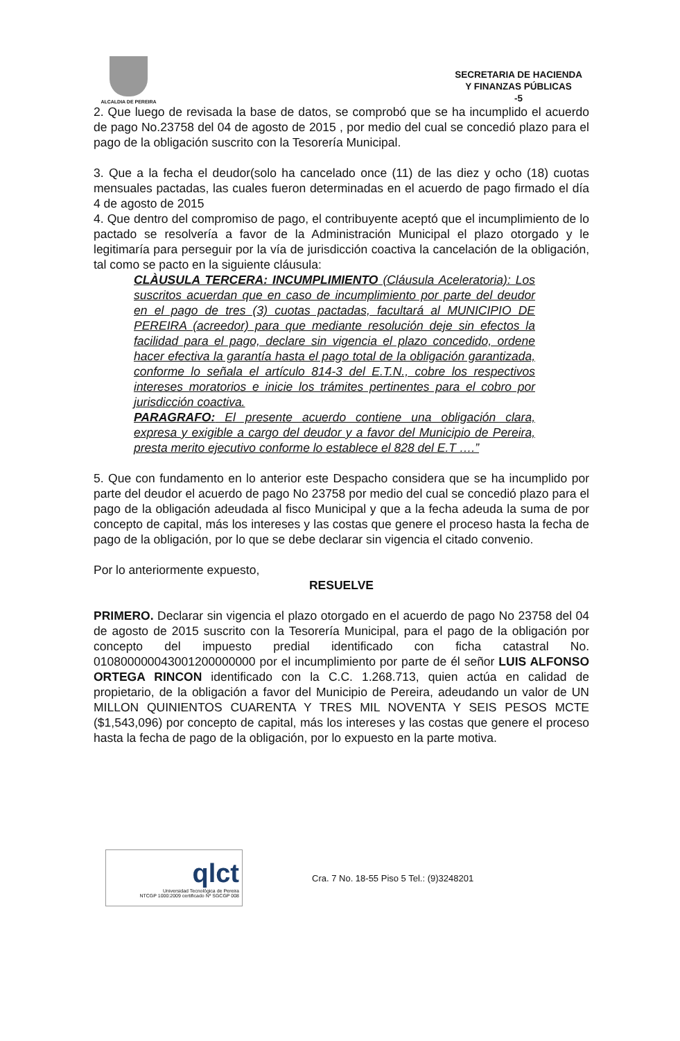ALCALDIA DE PEREIRA
SECRETARIA DE HACIENDA
Y FINANZAS PÚBLICAS
-5
2. Que luego de revisada la base de datos, se comprobó que se ha incumplido el acuerdo de pago No.23758 del 04 de agosto de 2015 , por medio del cual se concedió plazo para el pago de la obligación suscrito con la Tesorería Municipal.
3. Que a la fecha el deudor(solo ha cancelado once (11) de las diez y ocho (18) cuotas mensuales pactadas, las cuales fueron determinadas en el acuerdo de pago firmado el día 4 de agosto de 2015
4. Que dentro del compromiso de pago, el contribuyente aceptó que el incumplimiento de lo pactado se resolvería a favor de la Administración Municipal el plazo otorgado y le legitimaría para perseguir por la vía de jurisdicción coactiva la cancelación de la obligación, tal como se pacto en la siguiente cláusula:
CLÀUSULA TERCERA: INCUMPLIMIENTO (Cláusula Aceleratoria): Los suscritos acuerdan que en caso de incumplimiento por parte del deudor en el pago de tres (3) cuotas pactadas, facultará al MUNICIPIO DE PEREIRA (acreedor) para que mediante resolución deje sin efectos la facilidad para el pago, declare sin vigencia el plazo concedido, ordene hacer efectiva la garantía hasta el pago total de la obligación garantizada, conforme lo señala el artículo 814-3 del E.T.N., cobre los respectivos intereses moratorios e inicie los trámites pertinentes para el cobro por jurisdicción coactiva.
PARAGRAFO: El presente acuerdo contiene una obligación clara, expresa y exigible a cargo del deudor y a favor del Municipio de Pereira, presta merito ejecutivo conforme lo establece el 828 del E.T ….”
5. Que con fundamento en lo anterior este Despacho considera que se ha incumplido por parte del deudor el acuerdo de pago No 23758 por medio del cual se concedió plazo para el pago de la obligación adeudada al fisco Municipal y que a la fecha adeuda la suma de por concepto de capital, más los intereses y las costas que genere el proceso hasta la fecha de pago de la obligación, por lo que se debe declarar sin vigencia el citado convenio.
Por lo anteriormente expuesto,
RESUELVE
PRIMERO. Declarar sin vigencia el plazo otorgado en el acuerdo de pago No 23758 del 04 de agosto de 2015 suscrito con la Tesorería Municipal, para el pago de la obligación por concepto del impuesto predial identificado con ficha catastral No. 010800000043001200000000 por el incumplimiento por parte de él señor LUIS ALFONSO ORTEGA RINCON identificado con la C.C. 1.268.713, quien actúa en calidad de propietario, de la obligación a favor del Municipio de Pereira, adeudando un valor de UN MILLON QUINIENTOS CUARENTA Y TRES MIL NOVENTA Y SEIS PESOS MCTE ($1,543,096) por concepto de capital, más los intereses y las costas que genere el proceso hasta la fecha de pago de la obligación, por lo expuesto en la parte motiva.
qlct
Universidad Tecnológica de Pereira
NTCGP 1000:2009 certificado Nº SGCGP 008
Cra. 7 No. 18-55 Piso 5 Tel.: (9)3248201